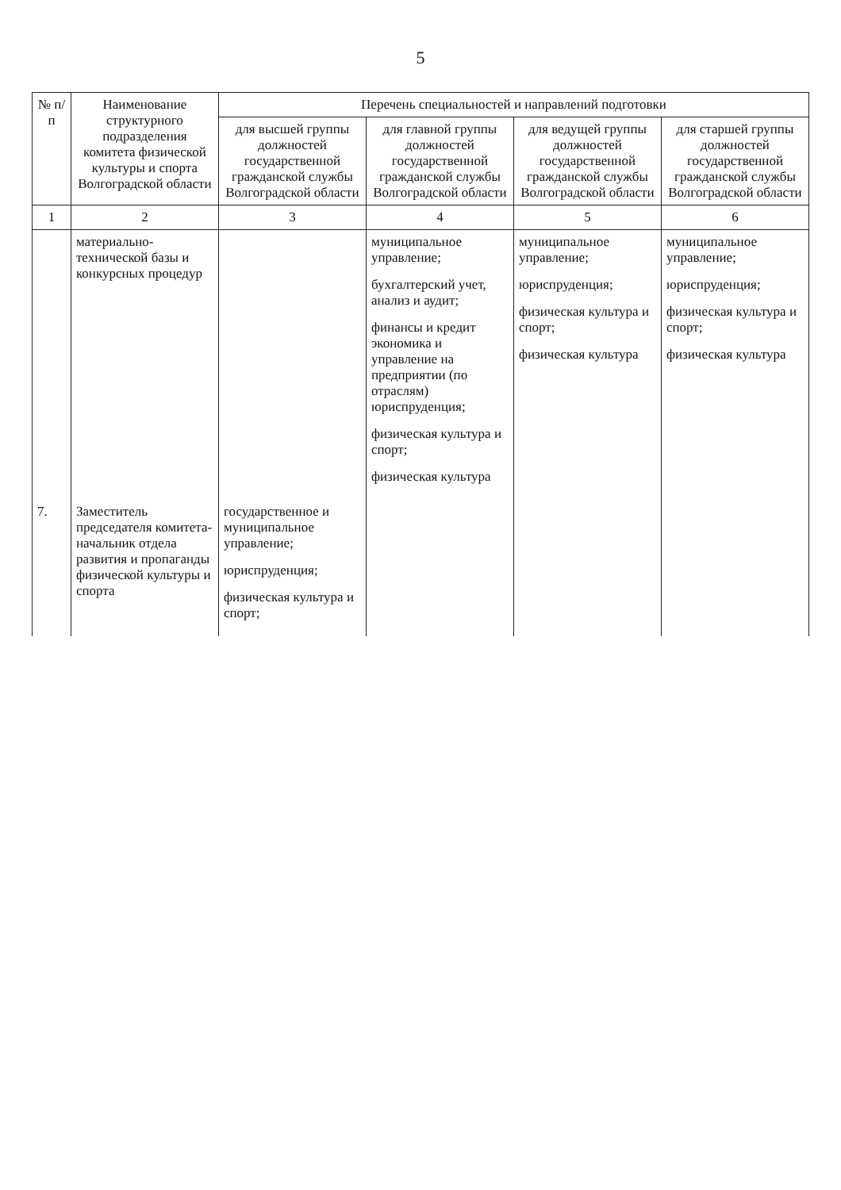5
| № п/п | Наименование структурного подразделения комитета физической культуры и спорта Волгоградской области | Перечень специальностей и направлений подготовки | | | |
| --- | --- | --- | --- | --- | --- |
| | | для высшей группы должностей государственной гражданской службы Волгоградской области | для главной группы должностей государственной гражданской службы Волгоградской области | для ведущей группы должностей государственной гражданской службы Волгоградской области | для старшей группы должностей государственной гражданской службы Волгоградской области |
| 1 | 2 | 3 | 4 | 5 | 6 |
| | материально-технической базы и конкурсных процедур | | муниципальное управление; бухгалтерский учет, анализ и аудит; финансы и кредит экономика и управление на предприятии (по отраслям) юриспруденция; физическая культура и спорт; физическая культура | муниципальное управление; юриспруденция; физическая культура и спорт; физическая культура | муниципальное управление; юриспруденция; физическая культура и спорт; физическая культура |
| 7. | Заместитель председателя комитета- начальник отдела развития и пропаганды физической культуры и спорта | государственное и муниципальное управление; юриспруденция; физическая культура и спорт; | | | |